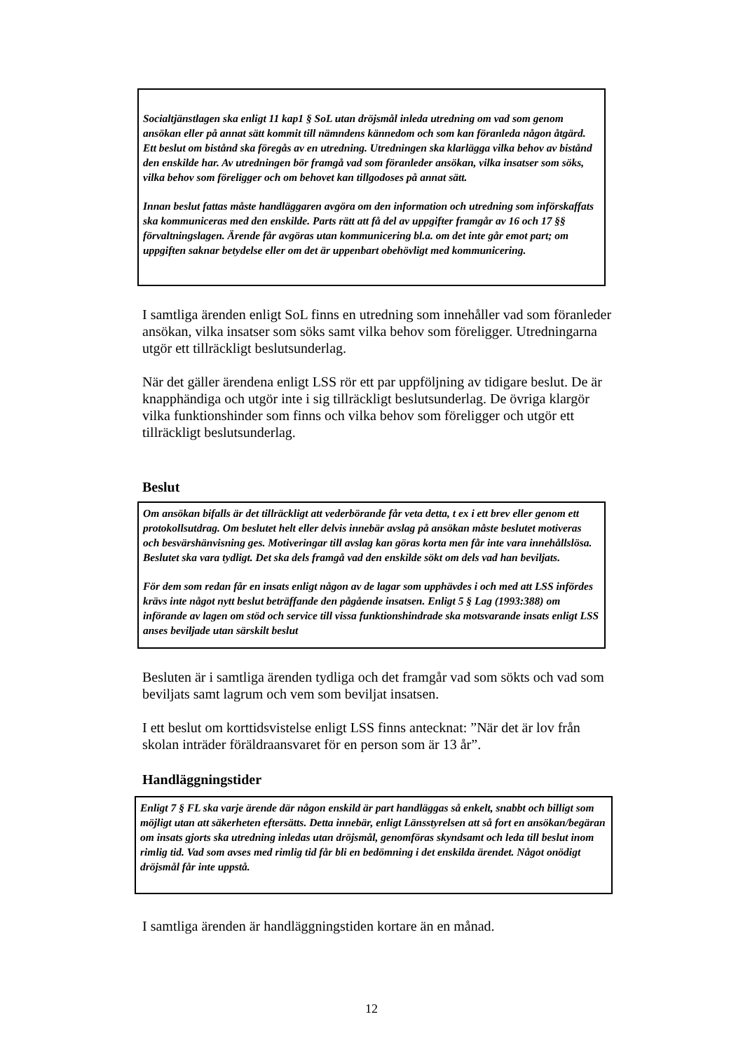Socialtjänstlagen ska enligt 11 kap1 § SoL utan dröjsmål inleda utredning om vad som genom ansökan eller på annat sätt kommit till nämndens kännedom och som kan föranleda någon åtgärd. Ett beslut om bistånd ska föregås av en utredning. Utredningen ska klarlägga vilka behov av bistånd den enskilde har. Av utredningen bör framgå vad som föranleder ansökan, vilka insatser som söks, vilka behov som föreligger och om behovet kan tillgodoses på annat sätt.
Innan beslut fattas måste handläggaren avgöra om den information och utredning som införskaffats ska kommuniceras med den enskilde. Parts rätt att få del av uppgifter framgår av 16 och 17 §§ förvaltningslagen. Ärende får avgöras utan kommunicering bl.a. om det inte går emot part; om uppgiften saknar betydelse eller om det är uppenbart obehövligt med kommunicering.
I samtliga ärenden enligt SoL finns en utredning som innehåller vad som föranleder ansökan, vilka insatser som söks samt vilka behov som föreligger. Utredningarna utgör ett tillräckligt beslutsunderlag.
När det gäller ärendena enligt LSS rör ett par uppföljning av tidigare beslut. De är knapphändiga och utgör inte i sig tillräckligt beslutsunderlag. De övriga klargör vilka funktionshinder som finns och vilka behov som föreligger och utgör ett tillräckligt beslutsunderlag.
Beslut
Om ansökan bifalls är det tillräckligt att vederbörande får veta detta, t ex i ett brev eller genom ett protokollsutdrag. Om beslutet helt eller delvis innebär avslag på ansökan måste beslutet motiveras och besvärshänvisning ges. Motiveringar till avslag kan göras korta men får inte vara innehållslösa. Beslutet ska vara tydligt. Det ska dels framgå vad den enskilde sökt om dels vad han beviljats.
För dem som redan får en insats enligt någon av de lagar som upphävdes i och med att LSS infördes krävs inte något nytt beslut beträffande den pågående insatsen. Enligt 5 § Lag (1993:388) om införande av lagen om stöd och service till vissa funktionshindrade ska motsvarande insats enligt LSS anses beviljade utan särskilt beslut
Besluten är i samtliga ärenden tydliga och det framgår vad som sökts och vad som beviljats samt lagrum och vem som beviljat insatsen.
I ett beslut om korttidsvistelse enligt LSS finns antecknat: ”När det är lov från skolan inträder föräldraansvaret för en person som är 13 år”.
Handläggningstider
Enligt 7 § FL ska varje ärende där någon enskild är part handläggas så enkelt, snabbt och billigt som möjligt utan att säkerheten eftersätts. Detta innebär, enligt Länsstyrelsen att så fort en ansökan/begäran om insats gjorts ska utredning inledas utan dröjsmål, genomföras skyndsamt och leda till beslut inom rimlig tid. Vad som avses med rimlig tid får bli en bedömning i det enskilda ärendet. Något onödigt dröjsmål får inte uppstå.
I samtliga ärenden är handläggningstiden kortare än en månad.
12